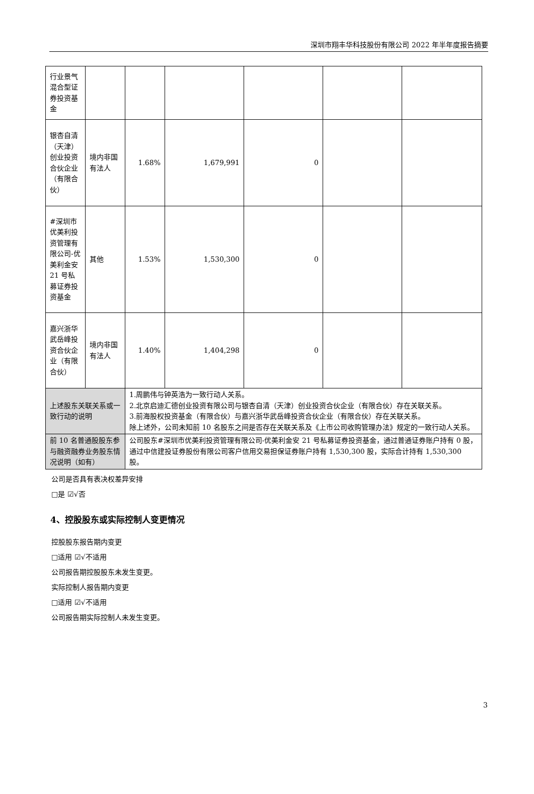深圳市翔丰华科技股份有限公司 2022 年半年度报告摘要
| 行业景气混合型证券投资基金 | | | | | | |
| 银杏自清（天津）创业投资合伙企业（有限合伙） | 境内非国有法人 | 1.68% | 1,679,991 | 0 | | |
| #深圳市优美利投资管理有限公司-优美利金安 21 号私募证券投资基金 | 其他 | 1.53% | 1,530,300 | 0 | | |
| 嘉兴浙华武岳峰投资合伙企业（有限合伙） | 境内非国有法人 | 1.40% | 1,404,298 | 0 | | |
| 上述股东关联关系或一致行动的说明 | | 1.周鹏伟与钟英浩为一致行动人关系。 2.北京启迪汇德创业投资有限公司与银杏自清（天津）创业投资合伙企业（有限合伙）存在关联关系。 3.前海股权投资基金（有限合伙）与嘉兴浙华武岳峰投资合伙企业（有限合伙）存在关联关系。 除上述外，公司未知前 10 名股东之间是否存在关联关系及《上市公司收购管理办法》规定的一致行动人关系。 | | | | |
| 前 10 名普通股股东参与融资融券业务股东情况说明（如有） | | 公司股东#深圳市优美利投资管理有限公司-优美利金安 21 号私募证券投资基金，通过普通证券账户持有 0 股，通过中信建投证券股份有限公司客户信用交易担保证券账户持有 1,530,300 股，实际合计持有 1,530,300 股。 | | | | |
公司是否具有表决权差异安排
□是 ☑√否
4、控股股东或实际控制人变更情况
控股股东报告期内变更
□适用 ☑√不适用
公司报告期控股股东未发生变更。
实际控制人报告期内变更
□适用 ☑√不适用
公司报告期实际控制人未发生变更。
3